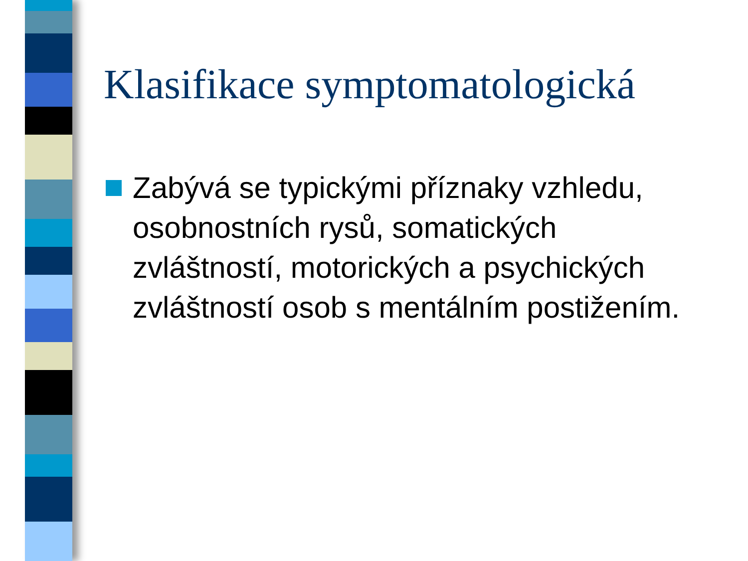Klasifikace symptomatologická
Zabývá se typickými příznaky vzhledu, osobnostních rysů, somatických zvláštností, motorických a psychických zvláštností osob s mentálním postižením.